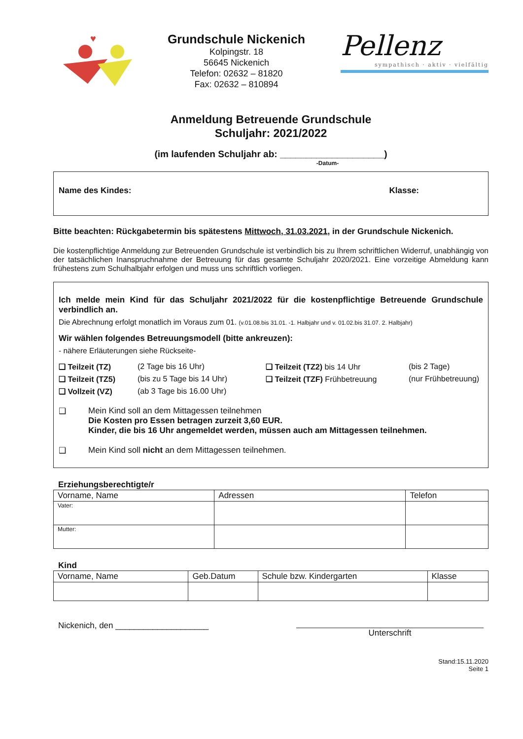♥
Grundschule Nickenich
Kolpingstr. 18
56645 Nickenich
Telefon: 02632 – 81820
Fax: 02632 – 810894
Pellenz
sympathisch · aktiv · vielfältig
Anmeldung Betreuende Grundschule
Schuljahr: 2021/2022
(im laufenden Schuljahr ab: ____________________)
-Datum-
Name des Kindes: Klasse:
Bitte beachten: Rückgabetermin bis spätestens Mittwoch, 31.03.2021, in der Grundschule Nickenich.
Die kostenpflichtige Anmeldung zur Betreuenden Grundschule ist verbindlich bis zu Ihrem schriftlichen Widerruf, unabhängig von der tatsächlichen Inanspruchnahme der Betreuung für das gesamte Schuljahr 2020/2021. Eine vorzeitige Abmeldung kann frühestens zum Schulhalbjahr erfolgen und muss uns schriftlich vorliegen.
Ich melde mein Kind für das Schuljahr 2021/2022 für die kostenpflichtige Betreuende Grundschule verbindlich an.
Die Abrechnung erfolgt monatlich im Voraus zum 01. (v.01.08.bis 31.01. -1. Halbjahr und v. 01.02.bis 31.07. 2. Halbjahr)
Wir wählen folgendes Betreuungsmodell (bitte ankreuzen):
- nähere Erläuterungen siehe Rückseite-
❑ Teilzeit (TZ) (2 Tage bis 16 Uhr) ❑ Teilzeit (TZ2) bis 14 Uhr (bis 2 Tage) ❑ Teilzeit (TZ5) (bis zu 5 Tage bis 14 Uhr) ❑ Teilzeit (TZF) Frühbetreuung (nur Frühbetreuung) ❑ Vollzeit (VZ) (ab 3 Tage bis 16.00 Uhr)
❑ Mein Kind soll an dem Mittagessen teilnehmen
Die Kosten pro Essen betragen zurzeit 3,60 EUR.
Kinder, die bis 16 Uhr angemeldet werden, müssen auch am Mittagessen teilnehmen.
❑ Mein Kind soll nicht an dem Mittagessen teilnehmen.
Erziehungsberechtigte/r
| Vorname, Name | Adressen | Telefon |
| --- | --- | --- |
| Vater: | | |
| Mutter: | | |
Kind
| Vorname, Name | Geb.Datum | Schule bzw. Kindergarten | Klasse |
| --- | --- | --- | --- |
Nickenich, den ____________________ Unterschrift
Stand:15.11.2020
Seite 1